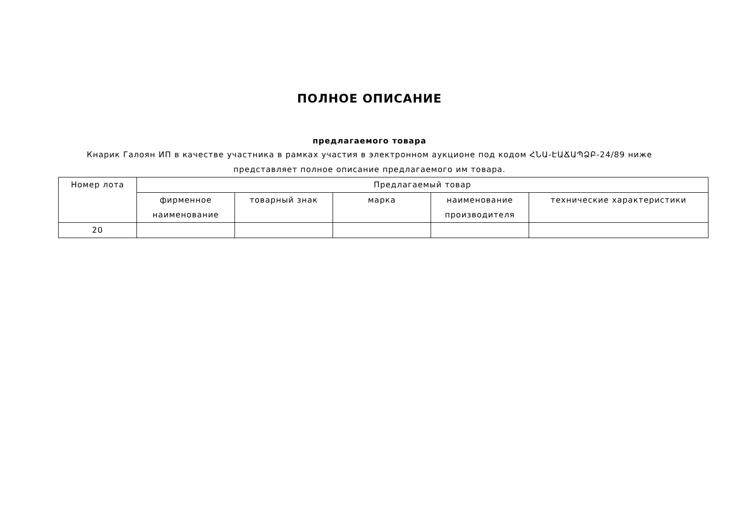ПОЛНОЕ ОПИСАНИЕ
предлагаемого товара
Кнарик Галоян ИП в качестве участника в рамках участия в электронном аукционе под кодом ՀՆԱ-ԷԱՃԱՊՁԲ-24/89 ниже представляет полное описание предлагаемого им товара.
| Номер лота | Предлагаемый товар | | | | |
| --- | --- | --- | --- | --- | --- |
| | фирменное наименование | товарный знак | марка | наименование производителя | технические характеристики |
| 20 | | | | | |